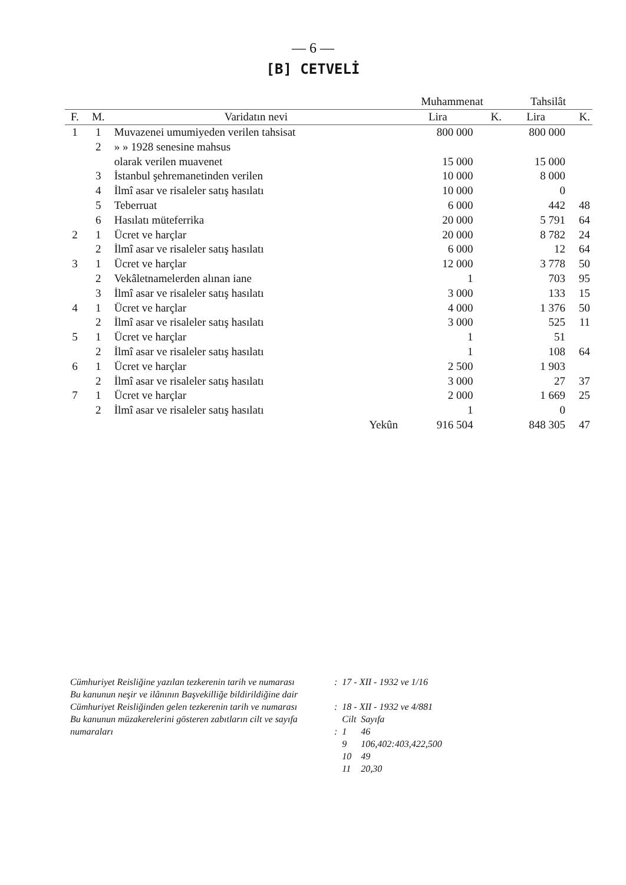— 6 —
[B] CETVELİ
| | | | Muhammenat | | Tahsilât | |
| --- | --- | --- | --- | --- | --- | --- |
| F. | M. | Varidatın nevi | Lira | K. | Lira | K. |
| 1 | 1 | Muvazenei umumiyeden verilen tahsisat | 800 000 | | 800 000 | |
| | 2 | » » 1928 senesine mahsus | | | | |
| | | olarak verilen muavenet | 15 000 | | 15 000 | |
| | 3 | İstanbul şehremanetinden verilen | 10 000 | | 8 000 | |
| | 4 | İlmî asar ve risaleler satış hasılatı | 10 000 | | 0 | |
| | 5 | Teberruat | 6 000 | | 442 | 48 |
| | 6 | Hasılatı müteferrika | 20 000 | | 5 791 | 64 |
| 2 | 1 | Ücret ve harçlar | 20 000 | | 8 782 | 24 |
| | 2 | İlmî asar ve risaleler satış hasılatı | 6 000 | | 12 | 64 |
| 3 | 1 | Ücret ve harçlar | 12 000 | | 3 778 | 50 |
| | 2 | Vekâletnamelerden alınan iane | 1 | | 703 | 95 |
| | 3 | İlmî asar ve risaleler satış hasılatı | 3 000 | | 133 | 15 |
| 4 | 1 | Ücret ve harçlar | 4 000 | | 1 376 | 50 |
| | 2 | İlmî asar ve risaleler satış hasılatı | 3 000 | | 525 | 11 |
| 5 | 1 | Ücret ve harçlar | 1 | | 51 | |
| | 2 | İlmî asar ve risaleler satış hasılatı | 1 | | 108 | 64 |
| 6 | 1 | Ücret ve harçlar | 2 500 | | 1 903 | |
| | 2 | İlmî asar ve risaleler satış hasılatı | 3 000 | | 27 | 37 |
| 7 | 1 | Ücret ve harçlar | 2 000 | | 1 669 | 25 |
| | 2 | İlmî asar ve risaleler satış hasılatı | 1 | | 0 | |
| | | Yekûn | 916 504 | | 848 305 | 47 |
| Cümhuriyet Reisliğine yazılan tezkerenin tarih ve numarası | : | 17 - XII - 1932 ve 1/16 | |
| Bu kanunun neşir ve ilânının Başvekilliğe bildirildiğine dair Cümhuriyet Reisliğinden gelen tezkerenin tarih ve numarası | : | 18 - XII - 1932 ve 4/881 | |
| Bu kanunun müzakerelerini gösteren zabıtların cilt ve sayıfa numaraları | : | Cilt 1 | Sayıfa 46 |
| | | 9 | 106,402:403,422,500 |
| | | 10 | 49 |
| | | 11 | 20,30 |